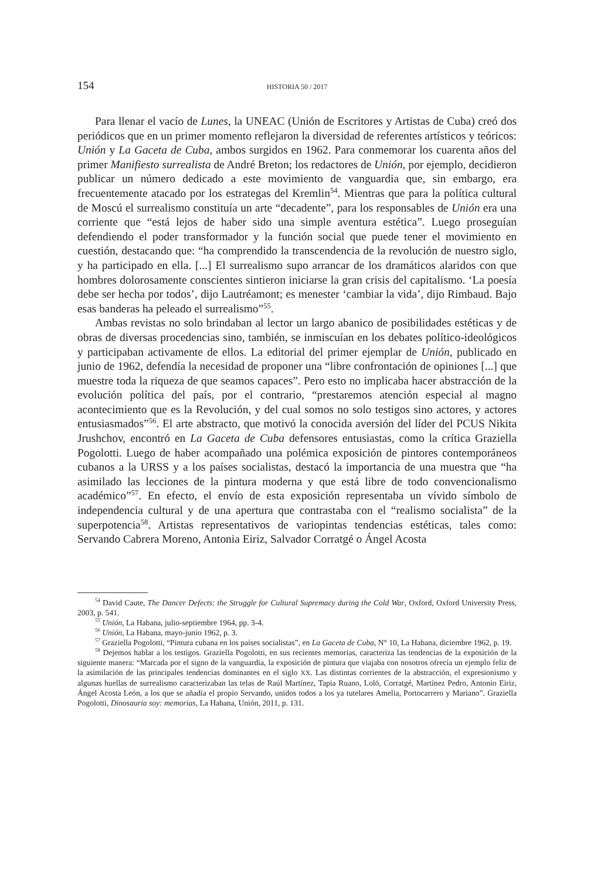154 HISTORIA 50 / 2017
Para llenar el vacío de Lunes, la UNEAC (Unión de Escritores y Artistas de Cuba) creó dos periódicos que en un primer momento reflejaron la diversidad de referentes artísticos y teóricos: Unión y La Gaceta de Cuba, ambos surgidos en 1962. Para conmemorar los cuarenta años del primer Manifiesto surrealista de André Breton; los redactores de Unión, por ejemplo, decidieron publicar un número dedicado a este movimiento de vanguardia que, sin embargo, era frecuentemente atacado por los estrategas del Kremlin<sup>54</sup>. Mientras que para la política cultural de Moscú el surrealismo constituía un arte “decadente”, para los responsables de Unión era una corriente que “está lejos de haber sido una simple aventura estética”. Luego proseguían defendiendo el poder transformador y la función social que puede tener el movimiento en cuestión, destacando que: “ha comprendido la transcendencia de la revolución de nuestro siglo, y ha participado en ella. [...] El surrealismo supo arrancar de los dramáticos alaridos con que hombres dolorosamente conscientes sintieron iniciarse la gran crisis del capitalismo. ‘La poesía debe ser hecha por todos’, dijo Lautréamont; es menester ‘cambiar la vida’, dijo Rimbaud. Bajo esas banderas ha peleado el surrealismo”<sup>55</sup>.
Ambas revistas no solo brindaban al lector un largo abanico de posibilidades estéticas y de obras de diversas procedencias sino, también, se inmiscuían en los debates político-ideológicos y participaban activamente de ellos. La editorial del primer ejemplar de Unión, publicado en junio de 1962, defendía la necesidad de proponer una “libre confrontación de opiniones [...] que muestre toda la riqueza de que seamos capaces”. Pero esto no implicaba hacer abstracción de la evolución política del país, por el contrario, “prestaremos atención especial al magno acontecimiento que es la Revolución, y del cual somos no solo testigos sino actores, y actores entusiasmados”<sup>56</sup>. El arte abstracto, que motivó la conocida aversión del líder del PCUS Nikita Jrushchov, encontró en La Gaceta de Cuba defensores entusiastas, como la crítica Graziella Pogolotti. Luego de haber acompañado una polémica exposición de pintores contemporáneos cubanos a la URSS y a los países socialistas, destacó la importancia de una muestra que “ha asimilado las lecciones de la pintura moderna y que está libre de todo convencionalismo académico”<sup>57</sup>. En efecto, el envío de esta exposición representaba un vívido símbolo de independencia cultural y de una apertura que contrastaba con el “realismo socialista” de la superpotencia<sup>58</sup>. Artistas representativos de variopintas tendencias estéticas, tales como: Servando Cabrera Moreno, Antonia Eiriz, Salvador Corratgé o Ángel Acosta
<sup>54</sup> David Caute, The Dancer Defects: the Struggle for Cultural Supremacy during the Cold War, Oxford, Oxford University Press, 2003, p. 541.
<sup>55</sup> Unión, La Habana, julio-septiembre 1964, pp. 3-4.
<sup>56</sup> Unión, La Habana, mayo-junio 1962, p. 3.
<sup>57</sup> Graziella Pogolotti, “Pintura cubana en los países socialistas”, en La Gaceta de Cuba, N° 10, La Habana, diciembre 1962, p. 19.
<sup>58</sup> Dejemos hablar a los testigos. Graziella Pogolotti, en sus recientes memorias, caracteriza las tendencias de la exposición de la siguiente manera: “Marcada por el signo de la vanguardia, la exposición de pintura que viajaba con nosotros ofrecía un ejemplo feliz de la asimilación de las principales tendencias dominantes en el siglo XX. Las distintas corrientes de la abstracción, el expresionismo y algunas huellas de surrealismo caracterizaban las telas de Raúl Martínez, Tapia Ruano, Loló, Corratgé, Martínez Pedro, Antonio Eiriz, Ángel Acosta León, a los que se añadía el propio Servando, unidos todos a los ya tutelares Amelia, Portocarrero y Mariano”. Graziella Pogolotti, Dinosauria soy: memorias, La Habana, Unión, 2011, p. 131.